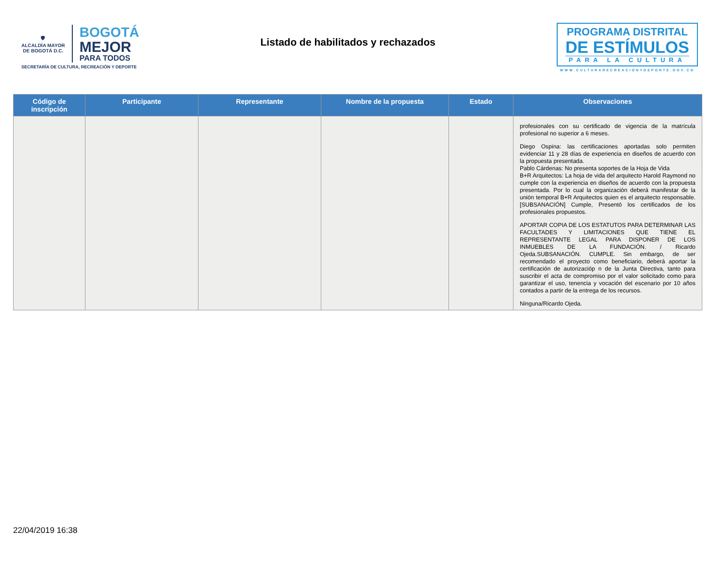🛡
ALCALDÍA MAYOR
DE BOGOTÁ D.C.
BOGOTÁ
MEJOR
PARA TODOS
SECRETARÍA DE CULTURA, RECREACIÓN Y DEPORTE
Listado de habilitados y rechazados
PROGRAMA DISTRITAL
DE ESTÍMULOS
PARA LA CULTURA
WWW.CULTURARECREACIONYDEPORTE.GOV.CO
| Código de inscripción | Participante | Representante | Nombre de la propuesta | Estado | Observaciones |
| --- | --- | --- | --- | --- | --- |
| | | | | | profesionales con su certificado de vigencia de la matrícula profesional no superior a 6 meses. Diego Ospina: las certificaciones aportadas solo permiten evidenciar 11 y 28 días de experiencia en diseños de acuerdo con la propuesta presentada. Pablo Cárdenas: No presenta soportes de la Hoja de Vida B+R Arquitectos: La hoja de vida del arquitecto Harold Raymond no cumple con la experiencia en diseños de acuerdo con la propuesta presentada. Por lo cual la organización deberá manifestar de la unión temporal B+R Arquitectos quien es el arquitecto responsable. [SUBSANACIÓN] Cumple, Presentó los certificados de los profesionales propuestos. APORTAR COPIA DE LOS ESTATUTOS PARA DETERMINAR LAS FACULTADES Y LIMITACIONES QUE TIENE EL REPRESENTANTE LEGAL PARA DISPONER DE LOS INMUEBLES DE LA FUNDACIÓN. / Ricardo Ojeda.SUBSANACIÓN. CUMPLE. Sin embargo, de ser recomendado el proyecto como beneficiario, deberá aportar la certificación de autorizacióp n de la Junta Directiva, tanto para suscribir el acta de compromiso por el valor solicitado como para garantizar el uso, tenencia y vocación del escenario por 10 años contados a partir de la entrega de los recursos. Ninguna/Ricardo Ojeda. |
22/04/2019 16:38